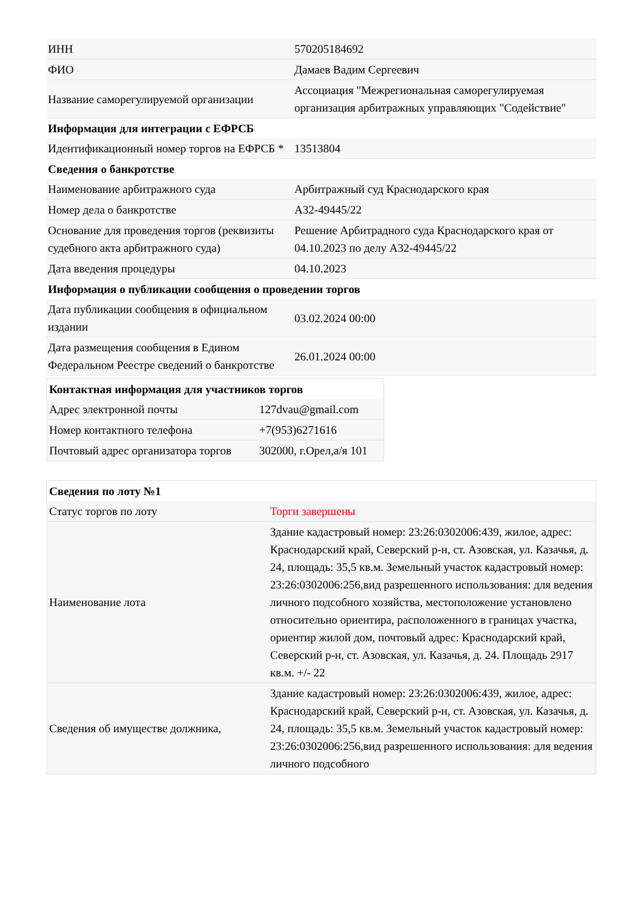| ИНН | 570205184692 |
| ФИО | Дамаев Вадим Сергеевич |
| Название саморегулируемой организации | Ассоциация "Межрегиональная саморегулируемая организация арбитражных управляющих "Содействие" |
| Информация для интеграции с ЕФРСБ | |
| Идентификационный номер торгов на ЕФРСБ * | 13513804 |
| Сведения о банкротстве | |
| Наименование арбитражного суда | Арбитражный суд Краснодарского края |
| Номер дела о банкротстве | А32-49445/22 |
| Основание для проведения торгов (реквизиты судебного акта арбитражного суда) | Решение Арбитрадного суда Краснодарского края от 04.10.2023 по делу А32-49445/22 |
| Дата введения процедуры | 04.10.2023 |
| Информация о публикации сообщения о проведении торгов | |
| Дата публикации сообщения в официальном издании | 03.02.2024 00:00 |
| Дата размещения сообщения в Едином Федеральном Реестре сведений о банкротстве | 26.01.2024 00:00 |
| Контактная информация для участников торгов | |
| Адрес электронной почты | 127dvau@gmail.com |
| Номер контактного телефона | +7(953)6271616 |
| Почтовый адрес организатора торгов | 302000, г.Орел,а/я 101 |
| Сведения по лоту №1 | |
| Статус торгов по лоту | Торги завершены |
| Наименование лота | Здание кадастровый номер: 23:26:0302006:439, жилое, адрес: Краснодарский край, Северский р-н, ст. Азовская, ул. Казачья, д. 24, площадь: 35,5 кв.м. Земельный участок кадастровый номер: 23:26:0302006:256,вид разрешенного использования: для ведения личного подсобного хозяйства, местоположение установлено относительно ориентира, расположенного в границах участка, ориентир жилой дом, почтовый адрес: Краснодарский край, Северский р-н, ст. Азовская, ул. Казачья, д. 24. Площадь 2917 кв.м. +/- 22 |
| Сведения об имуществе должника, | Здание кадастровый номер: 23:26:0302006:439, жилое, адрес: Краснодарский край, Северский р-н, ст. Азовская, ул. Казачья, д. 24, площадь: 35,5 кв.м. Земельный участок кадастровый номер: 23:26:0302006:256,вид разрешенного использования: для ведения личного подсобного |